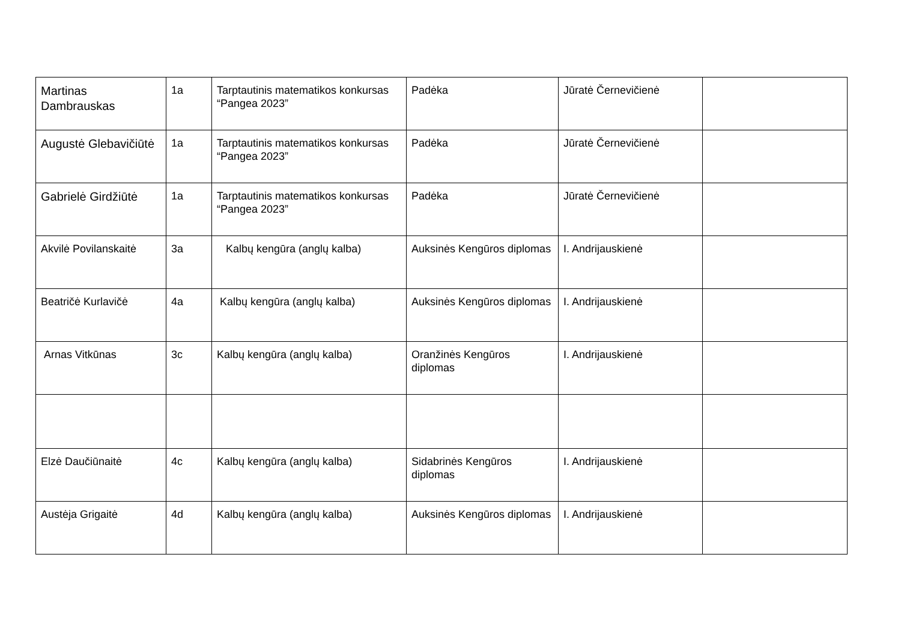| Martinas Dambrauskas | 1a | Tarptautinis matematikos konkursas “Pangea 2023” | Padėka | Jūratė Černevičienė | |
| Augustė Glebavičiūtė | 1a | Tarptautinis matematikos konkursas “Pangea 2023” | Padėka | Jūratė Černevičienė | |
| Gabrielė Girdžiūtė | 1a | Tarptautinis matematikos konkursas “Pangea 2023” | Padėka | Jūratė Černevičienė | |
| Akvilė Povilanskaitė | 3a | Kalbų kengūra (anglų kalba) | Auksinės Kengūros diplomas | I. Andrijauskienė | |
| Beatričė Kurlavičė | 4a | Kalbų kengūra (anglų kalba) | Auksinės Kengūros diplomas | I. Andrijauskienė | |
| Arnas Vitkūnas | 3c | Kalbų kengūra (anglų kalba) | Oranžinės Kengūros diplomas | I. Andrijauskienė | |
| Elzė Daučiūnaitė | 4c | Kalbų kengūra (anglų kalba) | Sidabrinės Kengūros diplomas | I. Andrijauskienė | |
| Austėja Grigaitė | 4d | Kalbų kengūra (anglų kalba) | Auksinės Kengūros diplomas | I. Andrijauskienė | |